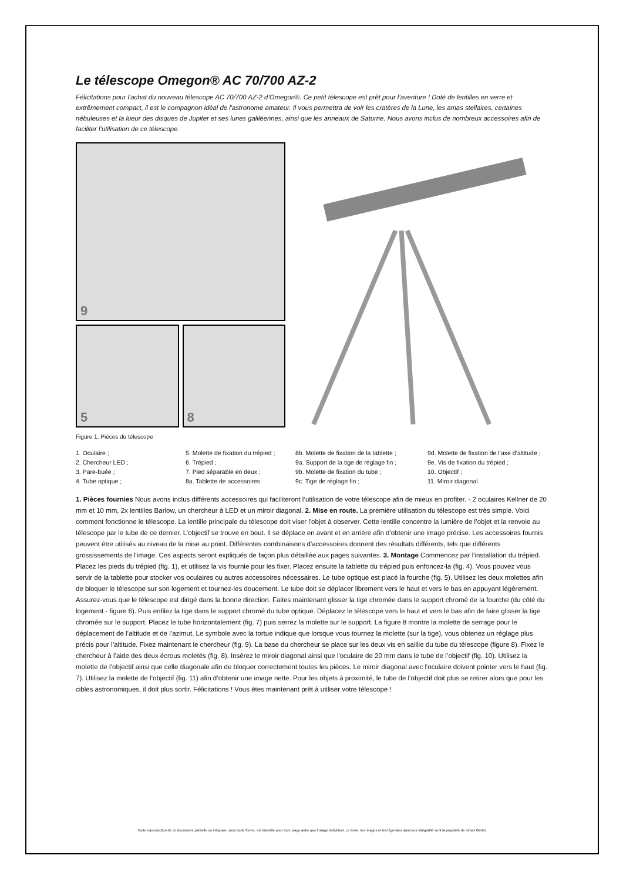Le télescope Omegon® AC 70/700 AZ-2
Félicitations pour l'achat du nouveau télescope AC 70/700 AZ-2 d’Omegon®. Ce petit télescope est prêt pour l’aventure ! Doté de lentilles en verre et extrêmement compact, il est le compagnon idéal de l'astronome amateur. Il vous permettra de voir les cratères de la Lune, les amas stellaires, certaines nébuleuses et la lueur des disques de Jupiter et ses lunes galiléennes, ainsi que les anneaux de Saturne. Nous avons inclus de nombreux accessoires afin de faciliter l’utilisation de ce télescope.
9
5
8
Figure 1. Pièces du télescope
1. Oculaire ;
2. Chercheur LED ;
3. Pare-buée ;
4. Tube optique ;
5. Molette de fixation du trépied ;
6. Trépied ;
7. Pied séparable en deux ;
8a. Tablette de accessoires
8b. Molette de fixation de la tablette ;
9a. Support de la tige de réglage fin ;
9b. Molette de fixation du tube ;
9c. Tige de réglage fin ;
9d. Molette de fixation de l’axe d’altitude ;
9e. Vis de fixation du trépied ;
10. Objectif ;
11. Miroir diagonal.
1. Pièces fournies Nous avons inclus différents accessoires qui faciliteront l’utilisation de votre télescope afin de mieux en profiter. - 2 oculaires Kellner de 20 mm et 10 mm, 2x lentilles Barlow, un chercheur à LED et un miroir diagonal. 2. Mise en route. La première utilisation du télescope est très simple. Voici comment fonctionne le télescope. La lentille principale du télescope doit viser l'objet à observer. Cette lentille concentre la lumière de l’objet et la renvoie au télescope par le tube de ce dernier. L’objectif se trouve en bout. Il se déplace en avant et en arrière afin d'obtenir une image précise. Les accessoires fournis peuvent être utilisés au niveau de la mise au point. Différentes combinaisons d'accessoires donnent des résultats différents, tels que différents grossissements de l'image. Ces aspects seront expliqués de façon plus détaillée aux pages suivantes. 3. Montage Commencez par l'installation du trépied. Placez les pieds du trépied (fig. 1), et utilisez la vis fournie pour les fixer. Placez ensuite la tablette du trépied puis enfoncez-la (fig. 4). Vous pouvez vous servir de la tablette pour stocker vos oculaires ou autres accessoires nécessaires. Le tube optique est placé la fourche (fig. 5). Utilisez les deux molettes afin de bloquer le télescope sur son logement et tournez-les doucement. Le tube doit se déplacer librement vers le haut et vers le bas en appuyant légèrement. Assurez-vous que le télescope est dirigé dans la bonne direction. Faites maintenant glisser la tige chromée dans le support chromé de la fourche (du côté du logement - figure 6). Puis enfilez la tige dans le support chromé du tube optique. Déplacez le télescope vers le haut et vers le bas afin de faire glisser la tige chromée sur le support. Placez le tube horizontalement (fig. 7) puis serrez la molette sur le support. La figure 8 montre la molette de serrage pour le déplacement de l’altitude et de l’azimut. Le symbole avec la tortue indique que lorsque vous tournez la molette (sur la tige), vous obtenez un réglage plus précis pour l’altitude. Fixez maintenant le chercheur (fig. 9). La base du chercheur se place sur les deux vis en saillie du tube du télescope (figure 8). Fixez le chercheur à l’aide des deux écrous moletés (fig. 8). Insérez le miroir diagonal ainsi que l'oculaire de 20 mm dans le tube de l’objectif (fig. 10). Utilisez la molette de l’objectif ainsi que celle diagonale afin de bloquer correctement toutes les pièces. Le miroir diagonal avec l'oculaire doivent pointer vers le haut (fig. 7). Utilisez la molette de l’objectif (fig. 11) afin d’obtenir une image nette. Pour les objets à proximité, le tube de l’objectif doit plus se retirer alors que pour les cibles astronomiques, il doit plus sortir. Félicitations ! Vous êtes maintenant prêt à utiliser votre télescope !
Toute reproduction de ce document, partielle ou intégrale, sous toute forme, est interdite pour tout usage autre que l’usage individuel. Le texte, les images et les légendes dans leur intégralité sont la propriété de nimax Gmbh.